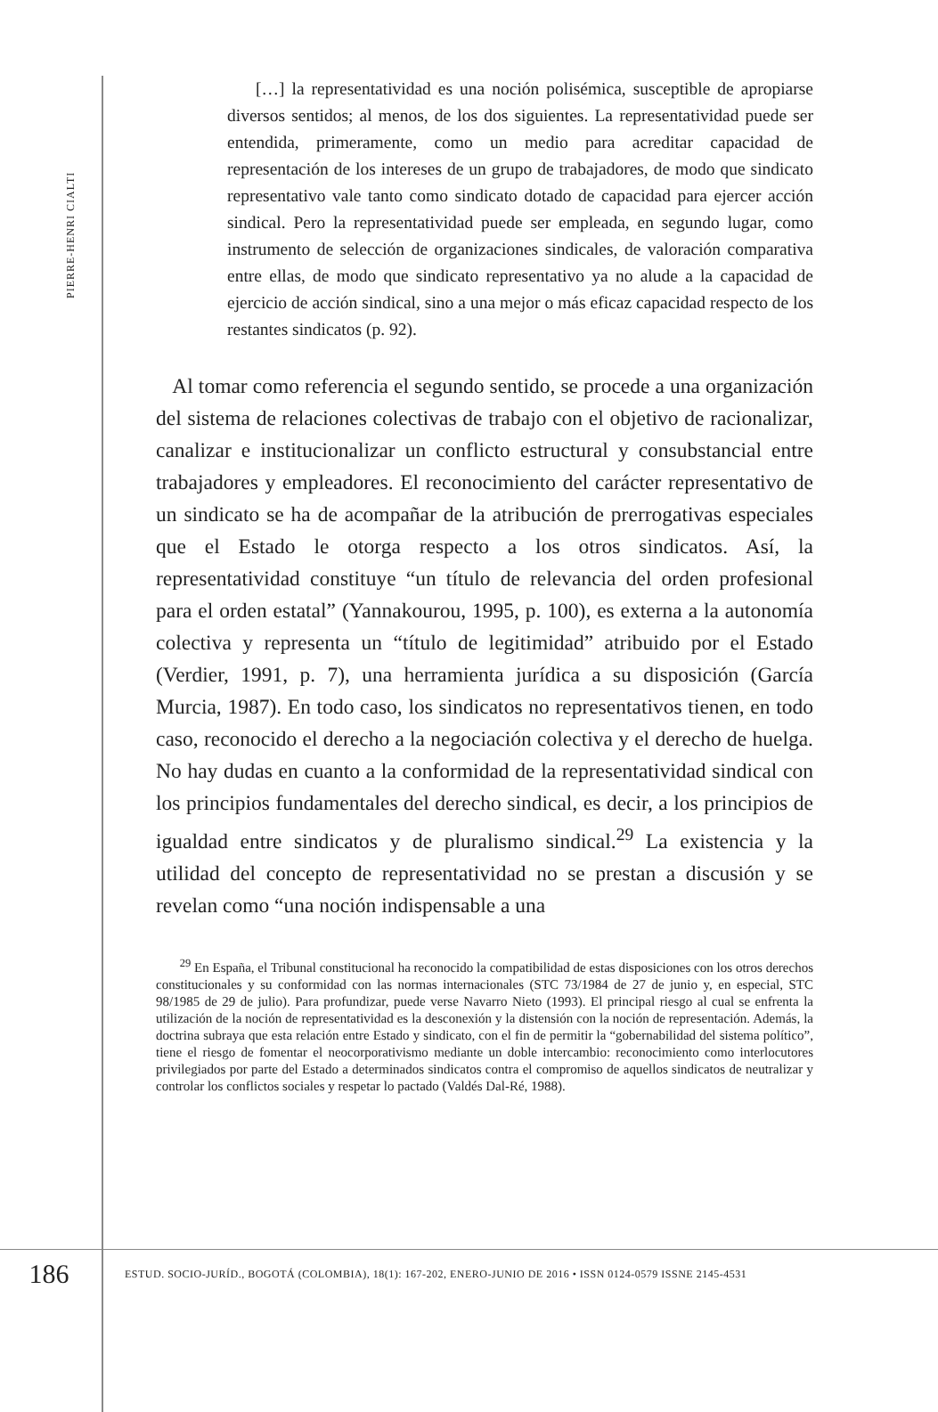PIERRE-HENRI CIALTI
[…] la representatividad es una noción polisémica, susceptible de apropiarse diversos sentidos; al menos, de los dos siguientes. La representatividad puede ser entendida, primeramente, como un medio para acreditar capacidad de representación de los intereses de un grupo de trabajadores, de modo que sindicato representativo vale tanto como sindicato dotado de capacidad para ejercer acción sindical. Pero la representatividad puede ser empleada, en segundo lugar, como instrumento de selección de organizaciones sindicales, de valoración comparativa entre ellas, de modo que sindicato representativo ya no alude a la capacidad de ejercicio de acción sindical, sino a una mejor o más eficaz capacidad respecto de los restantes sindicatos (p. 92).
Al tomar como referencia el segundo sentido, se procede a una organización del sistema de relaciones colectivas de trabajo con el objetivo de racionalizar, canalizar e institucionalizar un conflicto estructural y consubstancial entre trabajadores y empleadores. El reconocimiento del carácter representativo de un sindicato se ha de acompañar de la atribución de prerrogativas especiales que el Estado le otorga respecto a los otros sindicatos. Así, la representatividad constituye “un título de relevancia del orden profesional para el orden estatal” (Yannakourou, 1995, p. 100), es externa a la autonomía colectiva y representa un “título de legitimidad” atribuido por el Estado (Verdier, 1991, p. 7), una herramienta jurídica a su disposición (García Murcia, 1987). En todo caso, los sindicatos no representativos tienen, en todo caso, reconocido el derecho a la negociación colectiva y el derecho de huelga. No hay dudas en cuanto a la conformidad de la representatividad sindical con los principios fundamentales del derecho sindical, es decir, a los principios de igualdad entre sindicatos y de pluralismo sindical.<sup>29</sup> La existencia y la utilidad del concepto de representatividad no se prestan a discusión y se revelan como “una noción indispensable a una
<sup>29</sup> En España, el Tribunal constitucional ha reconocido la compatibilidad de estas disposiciones con los otros derechos constitucionales y su conformidad con las normas internacionales (STC 73/1984 de 27 de junio y, en especial, STC 98/1985 de 29 de julio). Para profundizar, puede verse Navarro Nieto (1993). El principal riesgo al cual se enfrenta la utilización de la noción de representatividad es la desconexión y la distensión con la noción de representación. Además, la doctrina subraya que esta relación entre Estado y sindicato, con el fin de permitir la “gobernabilidad del sistema político”, tiene el riesgo de fomentar el neocorporativismo mediante un doble intercambio: reconocimiento como interlocutores privilegiados por parte del Estado a determinados sindicatos contra el compromiso de aquellos sindicatos de neutralizar y controlar los conflictos sociales y respetar lo pactado (Valdés Dal-Ré, 1988).
186
ESTUD. SOCIO-JURÍD., BOGOTÁ (COLOMBIA), 18(1): 167-202, ENERO-JUNIO DE 2016 • ISSN 0124-0579 ISSNE 2145-4531